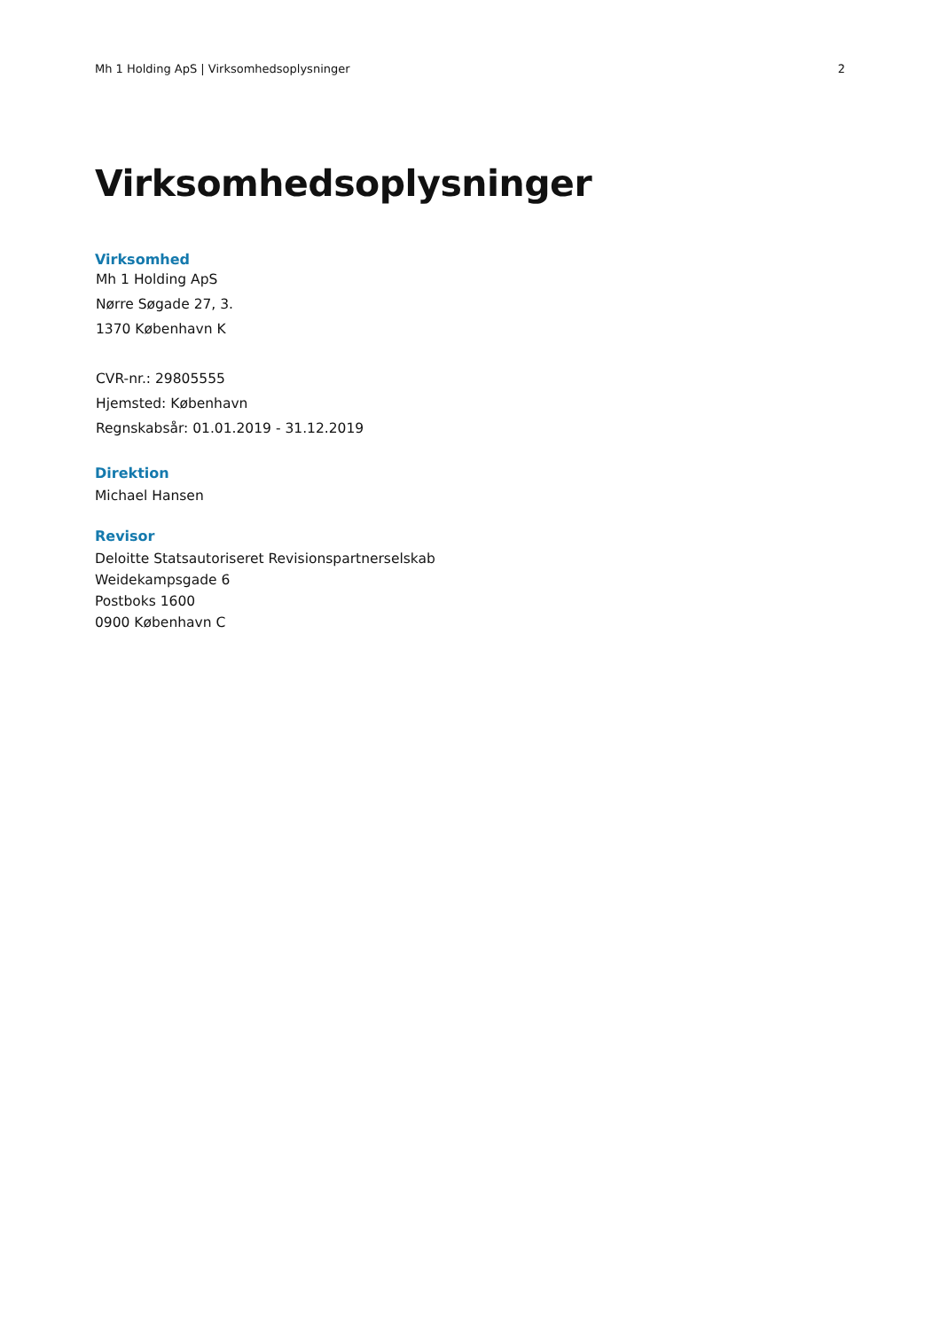Mh 1 Holding ApS | Virksomhedsoplysninger 2
Virksomhedsoplysninger
Virksomhed
Mh 1 Holding ApS
Nørre Søgade 27, 3.
1370 København K
CVR-nr.: 29805555
Hjemsted: København
Regnskabsår: 01.01.2019 - 31.12.2019
Direktion
Michael Hansen
Revisor
Deloitte Statsautoriseret Revisionspartnerselskab
Weidekampsgade 6
Postboks 1600
0900 København C